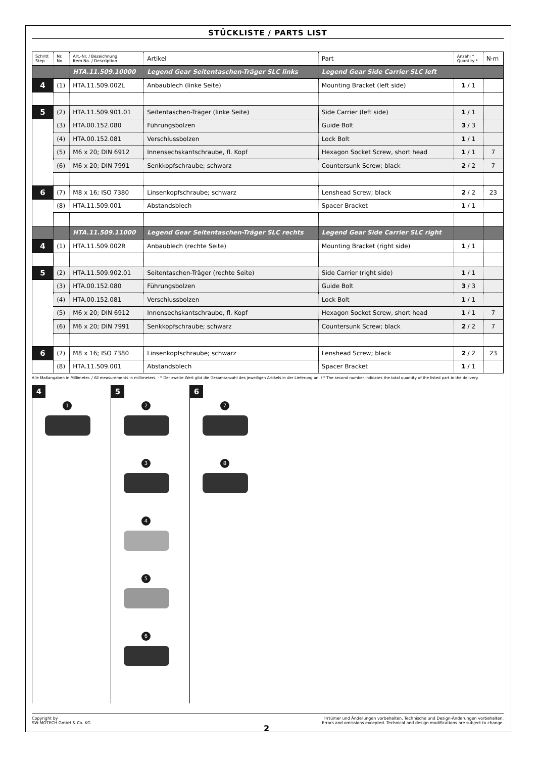STÜCKLISTE / PARTS LIST
| Schritt Step | Nr. No. | Art.-Nr. / Bezeichnung Item No. / Description | Artikel | Part | Anzahl * Quantity * | N·m |
| --- | --- | --- | --- | --- | --- | --- |
| | | HTA.11.509.10000 | Legend Gear Seitentaschen-Träger SLC links | Legend Gear Side Carrier SLC left | | |
| 4 | (1) | HTA.11.509.002L | Anbaublech (linke Seite) | Mounting Bracket (left side) | 1 / 1 | |
| 5 | (2) | HTA.11.509.901.01 | Seitentaschen-Träger (linke Seite) | Side Carrier (left side) | 1 / 1 | |
| | (3) | HTA.00.152.080 | Führungsbolzen | Guide Bolt | 3 / 3 | |
| | (4) | HTA.00.152.081 | Verschlussbolzen | Lock Bolt | 1 / 1 | |
| | (5) | M6 x 20; DIN 6912 | Innensechskantschraube, fl. Kopf | Hexagon Socket Screw, short head | 1 / 1 | 7 |
| | (6) | M6 x 20; DIN 7991 | Senkkopfschraube; schwarz | Countersunk Screw; black | 2 / 2 | 7 |
| 6 | (7) | M8 x 16; ISO 7380 | Linsenkopfschraube; schwarz | Lenshead Screw; black | 2 / 2 | 23 |
| | (8) | HTA.11.509.001 | Abstandsblech | Spacer Bracket | 1 / 1 | |
| | | HTA.11.509.11000 | Legend Gear Seitentaschen-Träger SLC rechts | Legend Gear Side Carrier SLC right | | |
| 4 | (1) | HTA.11.509.002R | Anbaublech (rechte Seite) | Mounting Bracket (right side) | 1 / 1 | |
| 5 | (2) | HTA.11.509.902.01 | Seitentaschen-Träger (rechte Seite) | Side Carrier (right side) | 1 / 1 | |
| | (3) | HTA.00.152.080 | Führungsbolzen | Guide Bolt | 3 / 3 | |
| | (4) | HTA.00.152.081 | Verschlussbolzen | Lock Bolt | 1 / 1 | |
| | (5) | M6 x 20; DIN 6912 | Innensechskantschraube, fl. Kopf | Hexagon Socket Screw, short head | 1 / 1 | 7 |
| | (6) | M6 x 20; DIN 7991 | Senkkopfschraube; schwarz | Countersunk Screw; black | 2 / 2 | 7 |
| 6 | (7) | M8 x 16; ISO 7380 | Linsenkopfschraube; schwarz | Lenshead Screw; black | 2 / 2 | 23 |
| | (8) | HTA.11.509.001 | Abstandsblech | Spacer Bracket | 1 / 1 | |
Alle Maßangaben in Millimeter. / All measurements in millimeters. · * Der zweite Wert gibt die Gesamtanzahl des jeweiligen Artikels in der Lieferung an. / * The second number indicates the total quantity of the listed part in the delivery.
4
1
5
2 3 4 5 6
6
7 8
Copyright by
SW-MOTECH GmbH & Co. KG
Irrtümer und Änderungen vorbehalten. Technische und Design-Änderungen vorbehalten.
Errors and omissions excepted. Technical and design modifications are subject to change.
2